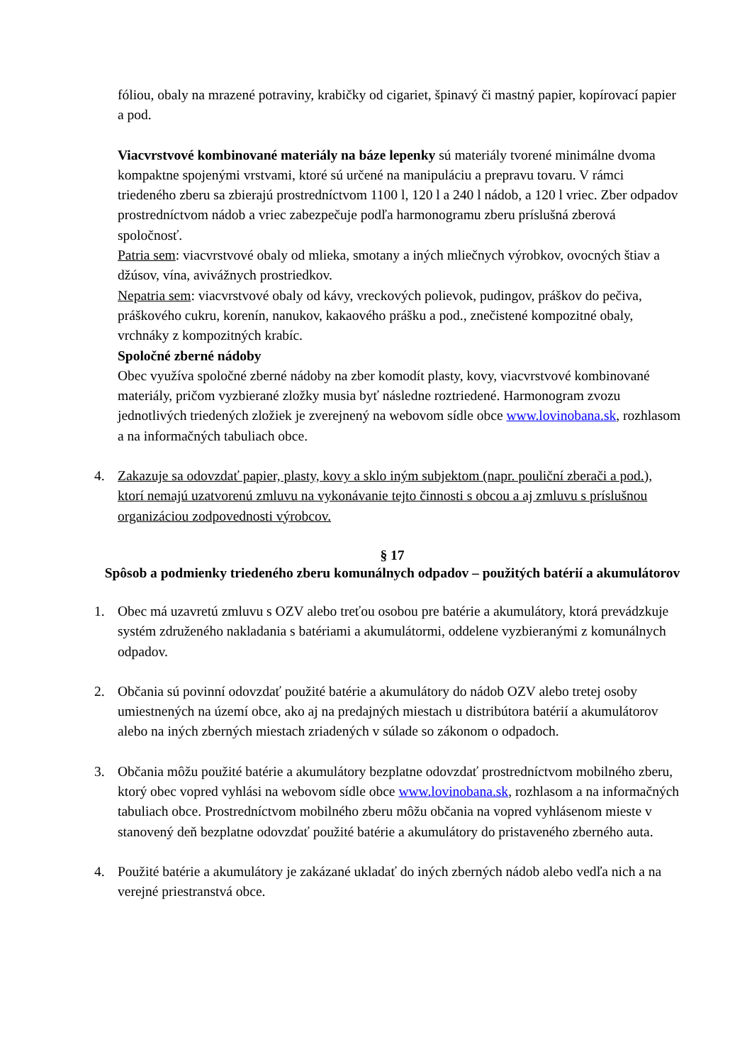fóliou, obaly na mrazené potraviny, krabičky od cigariet, špinavý či mastný papier, kopírovací papier a pod.
Viacvrstvové kombinované materiály na báze lepenky sú materiály tvorené minimálne dvoma kompaktne spojenými vrstvami, ktoré sú určené na manipuláciu a prepravu tovaru. V rámci triedeného zberu sa zbierajú prostredníctvom 1100 l, 120 l a 240 l nádob, a 120 l vriec. Zber odpadov prostredníctvom nádob a vriec zabezpečuje podľa harmonogramu zberu príslušná zberová spoločnosť.
Patria sem: viacvrstvové obaly od mlieka, smotany a iných mliečnych výrobkov, ovocných štiav a džúsov, vína, avivážnych prostriedkov.
Nepatria sem: viacvrstvové obaly od kávy, vreckových polievok, pudingov, práškov do pečiva, práškového cukru, korenín, nanukov, kakaového prášku a pod., znečistené kompozitné obaly, vrchnáky z kompozitných krabíc.
Spoločné zberné nádoby
Obec využíva spoločné zberné nádoby na zber komodít plasty, kovy, viacvrstvové kombinované materiály, pričom vyzbierané zložky musia byť následne roztriedené. Harmonogram zvozu jednotlivých triedených zložiek je zverejnený na webovom sídle obce www.lovinobana.sk, rozhlasom a na informačných tabuliach obce.
4. Zakazuje sa odovzdať papier, plasty, kovy a sklo iným subjektom (napr. pouliční zberači a pod.), ktorí nemajú uzatvorenú zmluvu na vykonávanie tejto činnosti s obcou a aj zmluvu s príslušnou organizáciou zodpovednosti výrobcov.
§ 17
Spôsob a podmienky triedeného zberu komunálnych odpadov – použitých batérií a akumulátorov
1. Obec má uzavretú zmluvu s OZV alebo treťou osobou pre batérie a akumulátory, ktorá prevádzkuje systém združeného nakladania s batériami a akumulátormi, oddelene vyzbieranými z komunálnych odpadov.
2. Občania sú povinní odovzdať použité batérie a akumulátory do nádob OZV alebo tretej osoby umiestnených na území obce, ako aj na predajných miestach u distribútora batérií a akumulátorov alebo na iných zberných miestach zriadených v súlade so zákonom o odpadoch.
3. Občania môžu použité batérie a akumulátory bezplatne odovzdať prostredníctvom mobilného zberu, ktorý obec vopred vyhlási na webovom sídle obce www.lovinobana.sk, rozhlasom a na informačných tabuliach obce. Prostredníctvom mobilného zberu môžu občania na vopred vyhlásenom mieste v stanovený deň bezplatne odovzdať použité batérie a akumulátory do pristaveného zberného auta.
4. Použité batérie a akumulátory je zakázané ukladať do iných zberných nádob alebo vedľa nich a na verejné priestranstvá obce.